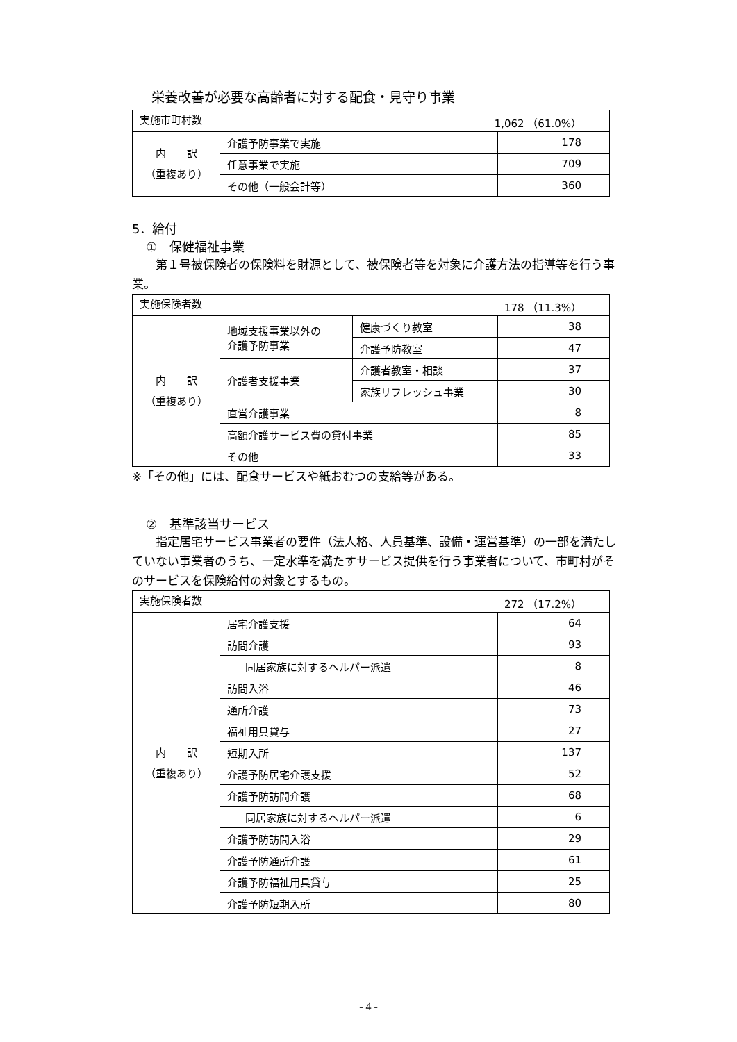栄養改善が必要な高齢者に対する配食・見守り事業
| 実施市町村数 1,062 （61.0%） | | |
| 内 訳 （重複あり） | 介護予防事業で実施 | 178 |
| | 任意事業で実施 | 709 |
| | その他（一般会計等） | 360 |
5．給付
①　保健福祉事業
　　第１号被保険者の保険料を財源として、被保険者等を対象に介護方法の指導等を行う事業。
| 実施保険者数 178 （11.3%） | | | |
| 内 訳 （重複あり） | 地域支援事業以外の 介護予防事業 | 健康づくり教室 | 38 |
| | | 介護予防教室 | 47 |
| | 介護者支援事業 | 介護者教室・相談 | 37 |
| | | 家族リフレッシュ事業 | 30 |
| | 直営介護事業 | | 8 |
| | 高額介護サービス費の貸付事業 | | 85 |
| | その他 | | 33 |
※「その他」には、配食サービスや紙おむつの支給等がある。
②　基準該当サービス
　　指定居宅サービス事業者の要件（法人格、人員基準、設備・運営基準）の一部を満たしていない事業者のうち、一定水準を満たすサービス提供を行う事業者について、市町村がそのサービスを保険給付の対象とするもの。
| 実施保険者数 272 （17.2%） | | | |
| 内 訳 （重複あり） | 居宅介護支援 | | 64 |
| | 訪問介護 | | 93 |
| | | 同居家族に対するヘルパー派遣 | 8 |
| | 訪問入浴 | | 46 |
| | 通所介護 | | 73 |
| | 福祉用具貸与 | | 27 |
| | 短期入所 | | 137 |
| | 介護予防居宅介護支援 | | 52 |
| | 介護予防訪問介護 | | 68 |
| | | 同居家族に対するヘルパー派遣 | 6 |
| | 介護予防訪問入浴 | | 29 |
| | 介護予防通所介護 | | 61 |
| | 介護予防福祉用具貸与 | | 25 |
| | 介護予防短期入所 | | 80 |
- 4 -